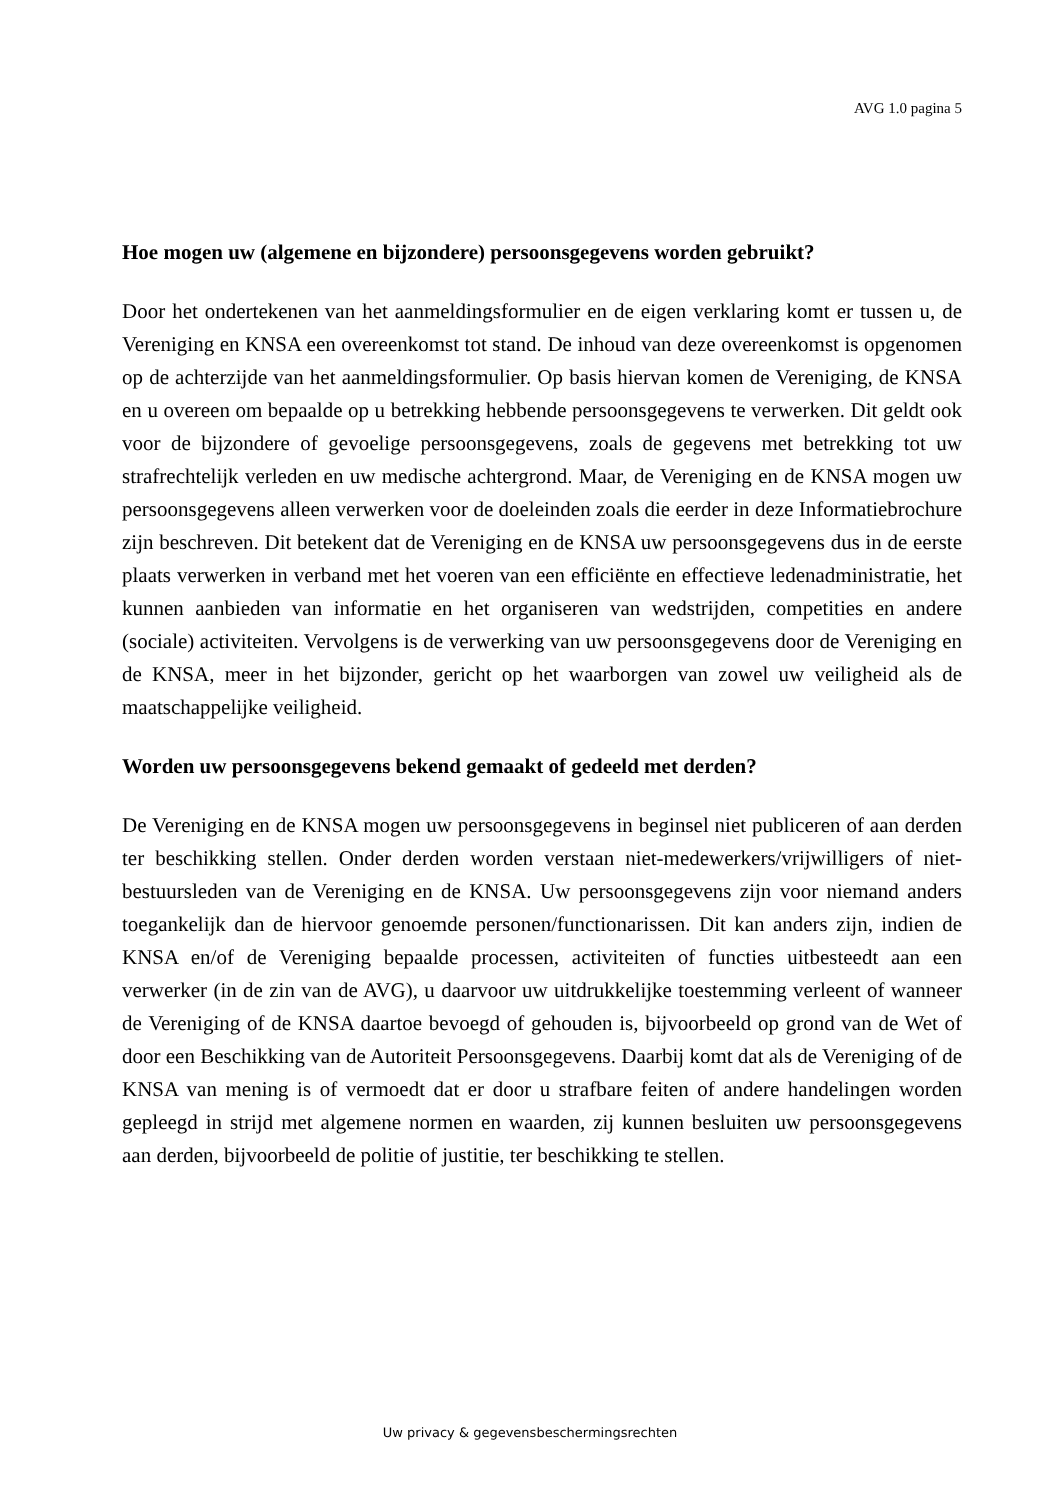AVG 1.0 pagina 5
Hoe mogen uw (algemene en bijzondere) persoonsgegevens worden gebruikt?
Door het ondertekenen van het aanmeldingsformulier en de eigen verklaring komt er tussen u, de Vereniging en KNSA een overeenkomst tot stand. De inhoud van deze overeenkomst is opgenomen op de achterzijde van het aanmeldingsformulier. Op basis hiervan komen de Vereniging, de KNSA en u overeen om bepaalde op u betrekking hebbende persoonsgegevens te verwerken. Dit geldt ook voor de bijzondere of gevoelige persoonsgegevens, zoals de gegevens met betrekking tot uw strafrechtelijk verleden en uw medische achtergrond. Maar, de Vereniging en de KNSA mogen uw persoonsgegevens alleen verwerken voor de doeleinden zoals die eerder in deze Informatiebrochure zijn beschreven. Dit betekent dat de Vereniging en de KNSA uw persoonsgegevens dus in de eerste plaats verwerken in verband met het voeren van een efficiënte en effectieve ledenadministratie, het kunnen aanbieden van informatie en het organiseren van wedstrijden, competities en andere (sociale) activiteiten. Vervolgens is de verwerking van uw persoonsgegevens door de Vereniging en de KNSA, meer in het bijzonder, gericht op het waarborgen van zowel uw veiligheid als de maatschappelijke veiligheid.
Worden uw persoonsgegevens bekend gemaakt of gedeeld met derden?
De Vereniging en de KNSA mogen uw persoonsgegevens in beginsel niet publiceren of aan derden ter beschikking stellen. Onder derden worden verstaan niet-medewerkers/vrijwilligers of niet-bestuursleden van de Vereniging en de KNSA. Uw persoonsgegevens zijn voor niemand anders toegankelijk dan de hiervoor genoemde personen/functionarissen. Dit kan anders zijn, indien de KNSA en/of de Vereniging bepaalde processen, activiteiten of functies uitbesteedt aan een verwerker (in de zin van de AVG), u daarvoor uw uitdrukkelijke toestemming verleent of wanneer de Vereniging of de KNSA daartoe bevoegd of gehouden is, bijvoorbeeld op grond van de Wet of door een Beschikking van de Autoriteit Persoonsgegevens. Daarbij komt dat als de Vereniging of de KNSA van mening is of vermoedt dat er door u strafbare feiten of andere handelingen worden gepleegd in strijd met algemene normen en waarden, zij kunnen besluiten uw persoonsgegevens aan derden, bijvoorbeeld de politie of justitie, ter beschikking te stellen.
Uw privacy & gegevensbeschermingsrechten